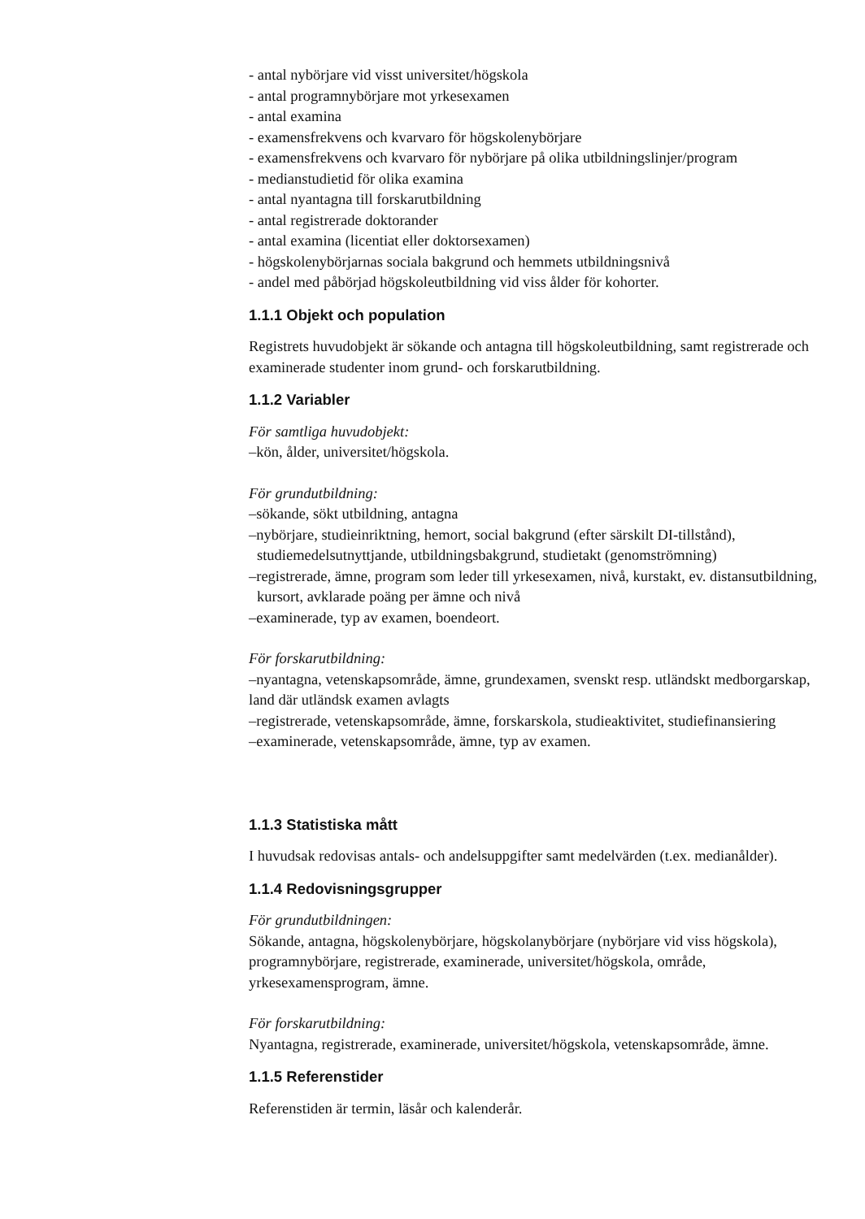- antal nybörjare vid visst universitet/högskola
- antal programnybörjare mot yrkesexamen
- antal examina
- examensfrekvens och kvarvaro för högskolenybörjare
- examensfrekvens och kvarvaro för nybörjare på olika utbildningslinjer/program
- medianstudietid för olika examina
- antal nyantagna till forskarutbildning
- antal registrerade doktorander
- antal examina (licentiat eller doktorsexamen)
- högskolenybörjarnas sociala bakgrund och hemmets utbildningsnivå
- andel med påbörjad högskoleutbildning vid viss ålder för kohorter.
1.1.1 Objekt och population
Registrets huvudobjekt är sökande och antagna till högskoleutbildning, samt registrerade och examinerade studenter inom grund- och forskarutbildning.
1.1.2 Variabler
För samtliga huvudobjekt:
–kön, ålder, universitet/högskola.
För grundutbildning:
–sökande, sökt utbildning, antagna
–nybörjare, studieinriktning, hemort, social bakgrund (efter särskilt DI-tillstånd), studiemedelsutnyttjande, utbildningsbakgrund, studietakt (genomströmning)
–registrerade, ämne, program som leder till yrkesexamen, nivå, kurstakt, ev. distansutbildning, kursort, avklarade poäng per ämne och nivå
–examinerade, typ av examen, boendeort.
För forskarutbildning:
–nyantagna, vetenskapsområde, ämne, grundexamen, svenskt resp. utländskt medborgarskap, land där utländsk examen avlagts
–registrerade, vetenskapsområde, ämne, forskarskola, studieaktivitet, studiefinansiering
–examinerade, vetenskapsområde, ämne, typ av examen.
1.1.3 Statistiska mått
I huvudsak redovisas antals- och andelsuppgifter samt medelvärden (t.ex. medianålder).
1.1.4 Redovisningsgrupper
För grundutbildningen:
Sökande, antagna, högskolenybörjare, högskolanybörjare (nybörjare vid viss högskola), programnybörjare, registrerade, examinerade, universitet/högskola, område, yrkesexamensprogram, ämne.
För forskarutbildning:
Nyantagna, registrerade, examinerade, universitet/högskola, vetenskapsområde, ämne.
1.1.5 Referenstider
Referenstiden är termin, läsår och kalenderår.